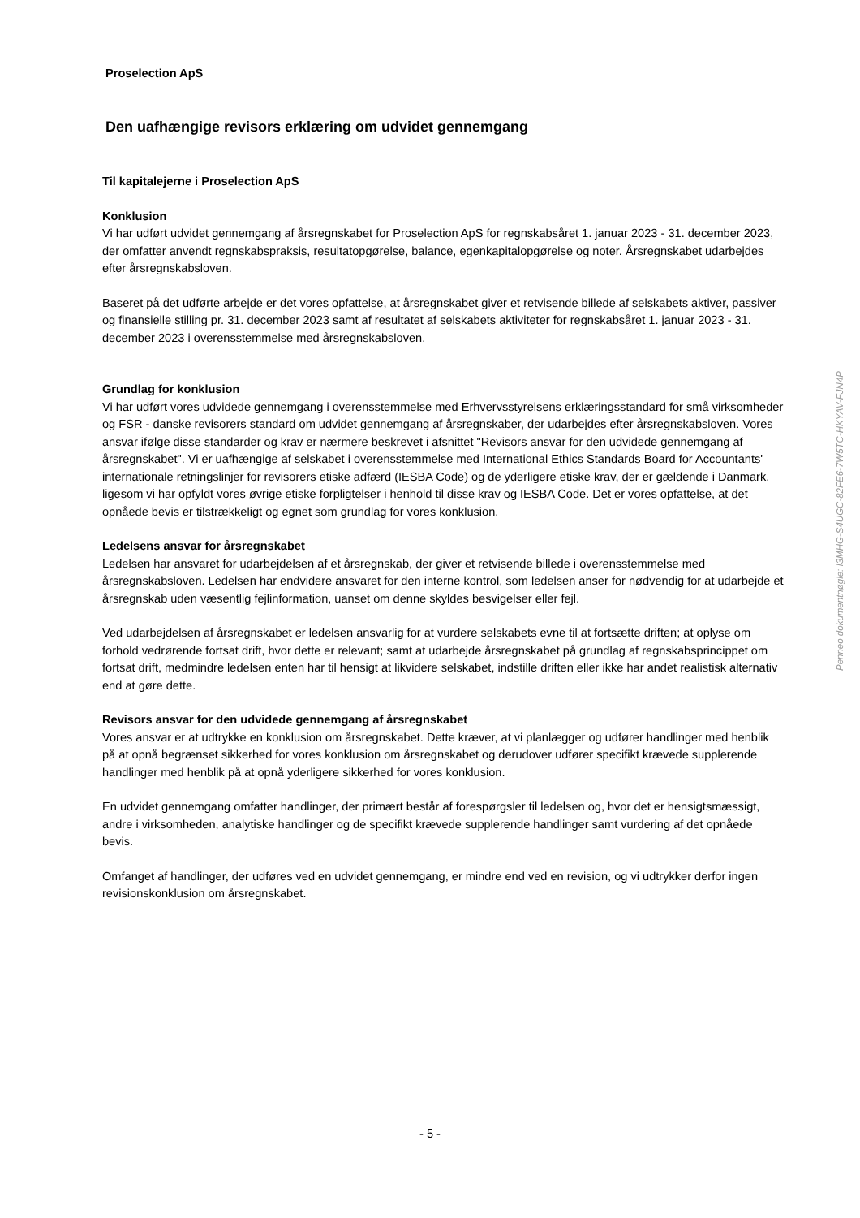Proselection ApS
Den uafhængige revisors erklæring om udvidet gennemgang
Til kapitalejerne i Proselection ApS
Konklusion
Vi har udført udvidet gennemgang af årsregnskabet for Proselection ApS for regnskabsåret 1. januar 2023 - 31. december 2023, der omfatter anvendt regnskabspraksis, resultatopgørelse, balance, egenkapitalopgørelse og noter. Årsregnskabet udarbejdes efter årsregnskabsloven.
Baseret på det udførte arbejde er det vores opfattelse, at årsregnskabet giver et retvisende billede af selskabets aktiver, passiver og finansielle stilling pr. 31. december 2023 samt af resultatet af selskabets aktiviteter for regnskabsåret 1. januar 2023 - 31. december 2023 i overensstemmelse med årsregnskabsloven.
Grundlag for konklusion
Vi har udført vores udvidede gennemgang i overensstemmelse med Erhvervsstyrelsens erklæringsstandard for små virksomheder og FSR - danske revisorers standard om udvidet gennemgang af årsregnskaber, der udarbejdes efter årsregnskabsloven. Vores ansvar ifølge disse standarder og krav er nærmere beskrevet i afsnittet "Revisors ansvar for den udvidede gennemgang af årsregnskabet". Vi er uafhængige af selskabet i overensstemmelse med International Ethics Standards Board for Accountants' internationale retningslinjer for revisorers etiske adfærd (IESBA Code) og de yderligere etiske krav, der er gældende i Danmark, ligesom vi har opfyldt vores øvrige etiske forpligtelser i henhold til disse krav og IESBA Code. Det er vores opfattelse, at det opnåede bevis er tilstrækkeligt og egnet som grundlag for vores konklusion.
Ledelsens ansvar for årsregnskabet
Ledelsen har ansvaret for udarbejdelsen af et årsregnskab, der giver et retvisende billede i overensstemmelse med årsregnskabsloven. Ledelsen har endvidere ansvaret for den interne kontrol, som ledelsen anser for nødvendig for at udarbejde et årsregnskab uden væsentlig fejlinformation, uanset om denne skyldes besvigelser eller fejl.
Ved udarbejdelsen af årsregnskabet er ledelsen ansvarlig for at vurdere selskabets evne til at fortsætte driften; at oplyse om forhold vedrørende fortsat drift, hvor dette er relevant; samt at udarbejde årsregnskabet på grundlag af regnskabsprincippet om fortsat drift, medmindre ledelsen enten har til hensigt at likvidere selskabet, indstille driften eller ikke har andet realistisk alternativ end at gøre dette.
Revisors ansvar for den udvidede gennemgang af årsregnskabet
Vores ansvar er at udtrykke en konklusion om årsregnskabet. Dette kræver, at vi planlægger og udfører handlinger med henblik på at opnå begrænset sikkerhed for vores konklusion om årsregnskabet og derudover udfører specifikt krævede supplerende handlinger med henblik på at opnå yderligere sikkerhed for vores konklusion.
En udvidet gennemgang omfatter handlinger, der primært består af forespørgsler til ledelsen og, hvor det er hensigtsmæssigt, andre i virksomheden, analytiske handlinger og de specifikt krævede supplerende handlinger samt vurdering af det opnåede bevis.
Omfanget af handlinger, der udføres ved en udvidet gennemgang, er mindre end ved en revision, og vi udtrykker derfor ingen revisionskonklusion om årsregnskabet.
Penneo dokumentnøgle: I3MHG-S4UGC-82FE6-7W5TC-HKYAV-FJN4P
- 5 -